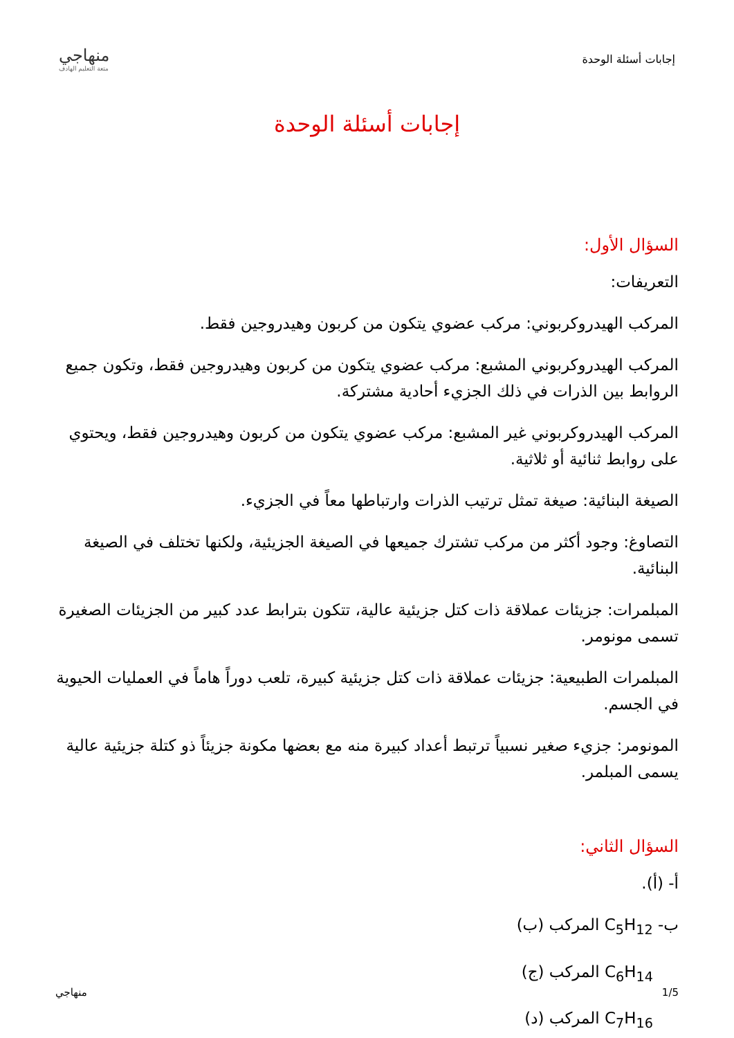إجابات أسئلة الوحدة
منهاجي
متعة التعليم الهادف
إجابات أسئلة الوحدة
السؤال الأول:
التعريفات:
المركب الهيدروكربوني: مركب عضوي يتكون من كربون وهيدروجين فقط.
المركب الهيدروكربوني المشبع: مركب عضوي يتكون من كربون وهيدروجين فقط، وتكون جميع الروابط بين الذرات في ذلك الجزيء أحادية مشتركة.
المركب الهيدروكربوني غير المشبع: مركب عضوي يتكون من كربون وهيدروجين فقط، ويحتوي على روابط ثنائية أو ثلاثية.
الصيغة البنائية: صيغة تمثل ترتيب الذرات وارتباطها معاً في الجزيء.
التصاوغ: وجود أكثر من مركب تشترك جميعها في الصيغة الجزيئية، ولكنها تختلف في الصيغة البنائية.
المبلمرات: جزيئات عملاقة ذات كتل جزيئية عالية، تتكون بترابط عدد كبير من الجزيئات الصغيرة تسمى مونومر.
المبلمرات الطبيعية: جزيئات عملاقة ذات كتل جزيئية كبيرة، تلعب دوراً هاماً في العمليات الحيوية في الجسم.
المونومر: جزيء صغير نسبياً ترتبط أعداد كبيرة منه مع بعضها مكونة جزيئاً ذو كتلة جزيئية عالية يسمى المبلمر.
السؤال الثاني:
أ- (أ).
ب- C<sub>5</sub>H<sub>12</sub> المركب (ب)
C<sub>6</sub>H<sub>14</sub> المركب (ج)
C<sub>7</sub>H<sub>16</sub> المركب (د)
1/5 منهاجي